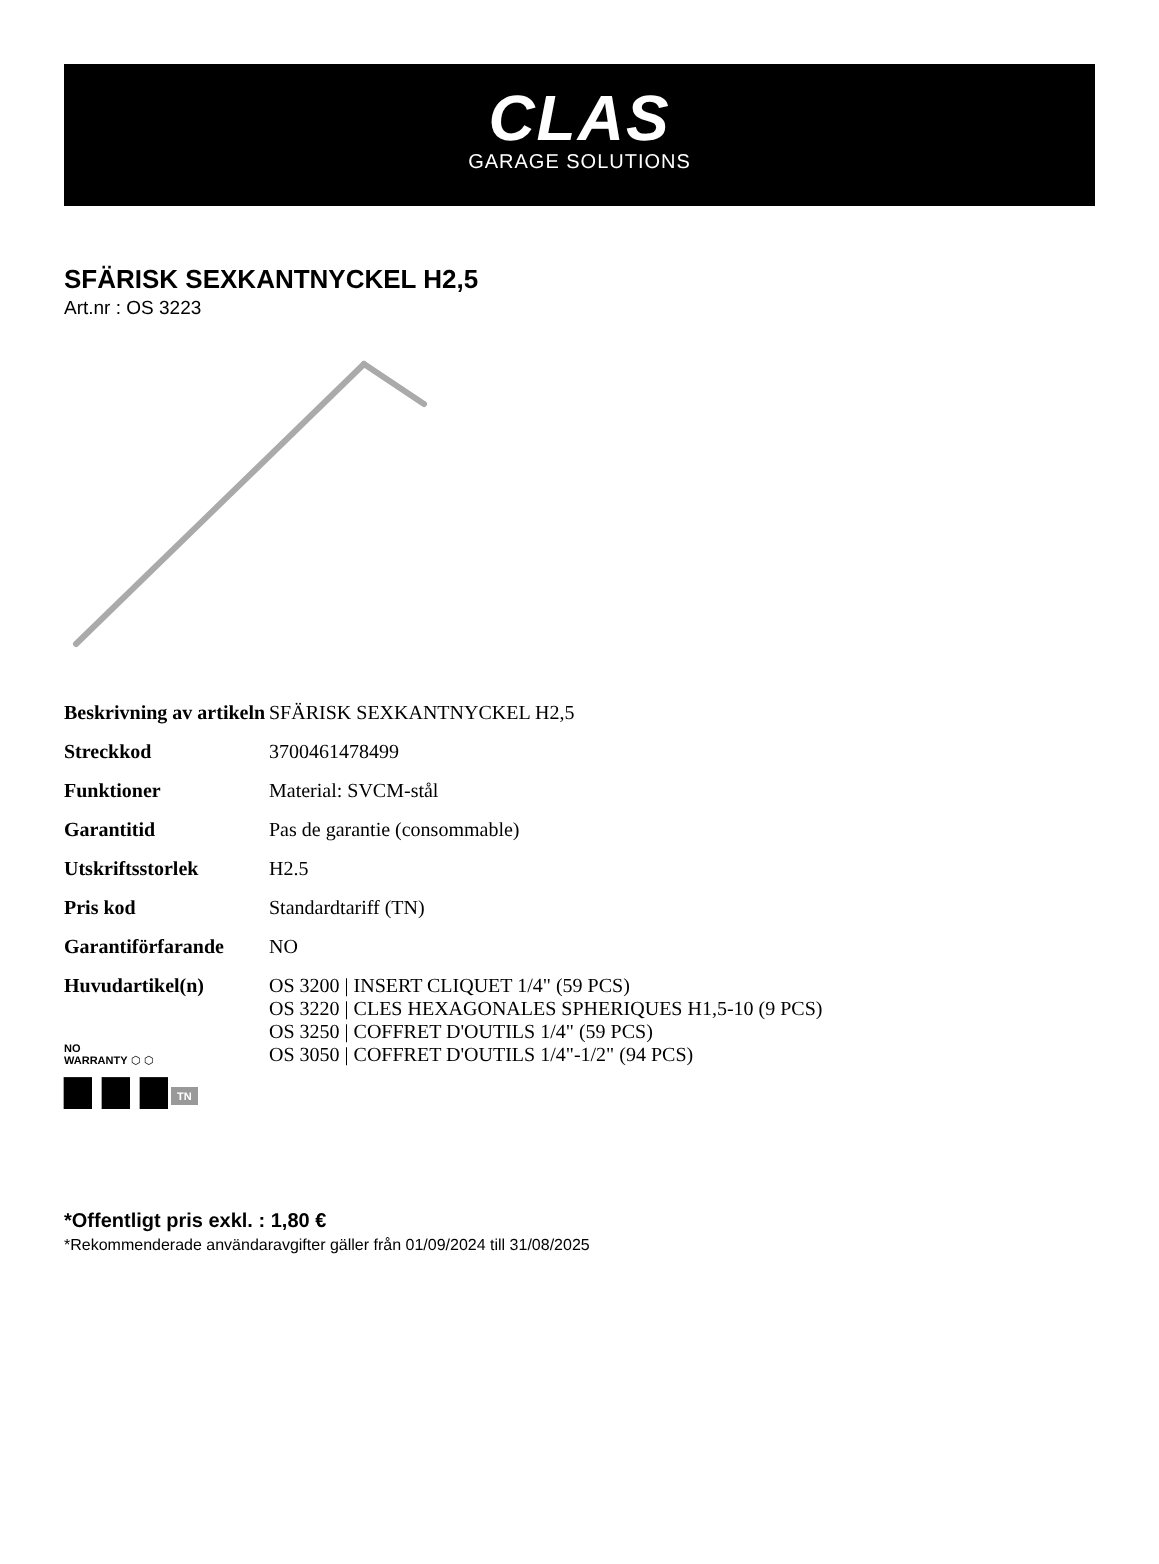CLAS
GARAGE SOLUTIONS
SFÄRISK SEXKANTNYCKEL H2,5
Art.nr : OS 3223
| Beskrivning av artikeln | SFÄRISK SEXKANTNYCKEL H2,5 |
| Streckkod | 3700461478499 |
| Funktioner | Material: SVCM-stål |
| Garantitid | Pas de garantie (consommable) |
| Utskriftsstorlek | H2.5 |
| Pris kod | Standardtariff (TN) |
| Garantiförfarande | NO |
| Huvudartikel(n) | OS 3200 / INSERT CLIQUET 1/4" (59 PCS) OS 3220 / CLES HEXAGONALES SPHERIQUES H1,5-10 (9 PCS) OS 3250 / COFFRET D'OUTILS 1/4" (59 PCS) OS 3050 / COFFRET D'OUTILS 1/4"-1/2" (94 PCS) |
NO
WARRANTY ⬡ ⬡
▆ ▆ ▆ TN
*Offentligt pris exkl. : 1,80 €
*Rekommenderade användaravgifter gäller från 01/09/2024 till 31/08/2025